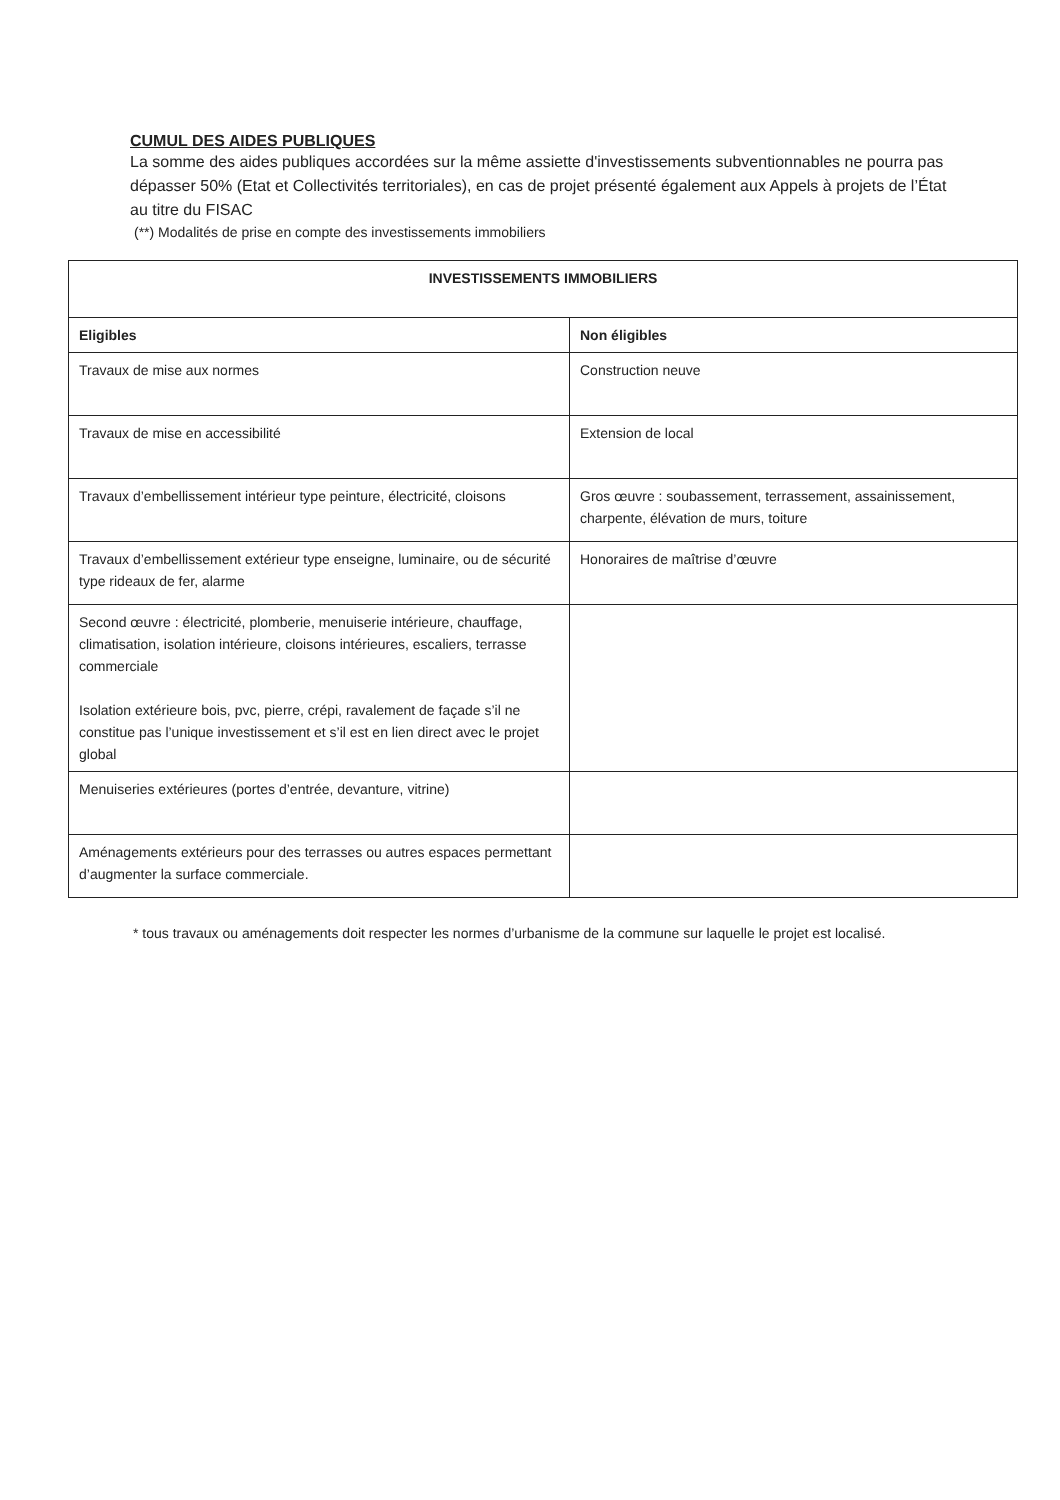CUMUL DES AIDES PUBLIQUES
La somme des aides publiques accordées sur la même assiette d'investissements subventionnables ne pourra pas dépasser 50% (Etat et Collectivités territoriales), en cas de projet présenté également aux Appels à projets de l’État au titre du FISAC
(**) Modalités de prise en compte des investissements immobiliers
| INVESTISSEMENTS IMMOBILIERS | |
| --- | --- |
| Eligibles | Non éligibles |
| Travaux de mise aux normes | Construction neuve |
| Travaux de mise en accessibilité | Extension de local |
| Travaux d’embellissement intérieur type peinture, électricité, cloisons | Gros œuvre : soubassement, terrassement, assainissement, charpente, élévation de murs, toiture |
| Travaux d’embellissement extérieur type enseigne, luminaire, ou de sécurité type rideaux de fer, alarme | Honoraires de maîtrise d’œuvre |
| Second œuvre : électricité, plomberie, menuiserie intérieure, chauffage, climatisation, isolation intérieure, cloisons intérieures, escaliers, terrasse commerciale Isolation extérieure bois, pvc, pierre, crépi, ravalement de façade s’il ne constitue pas l’unique investissement et s’il est en lien direct avec le projet global | |
| Menuiseries extérieures (portes d’entrée, devanture, vitrine) | |
| Aménagements extérieurs pour des terrasses ou autres espaces permettant d’augmenter la surface commerciale. | |
* tous travaux ou aménagements doit respecter les normes d’urbanisme de la commune sur laquelle le projet est localisé.